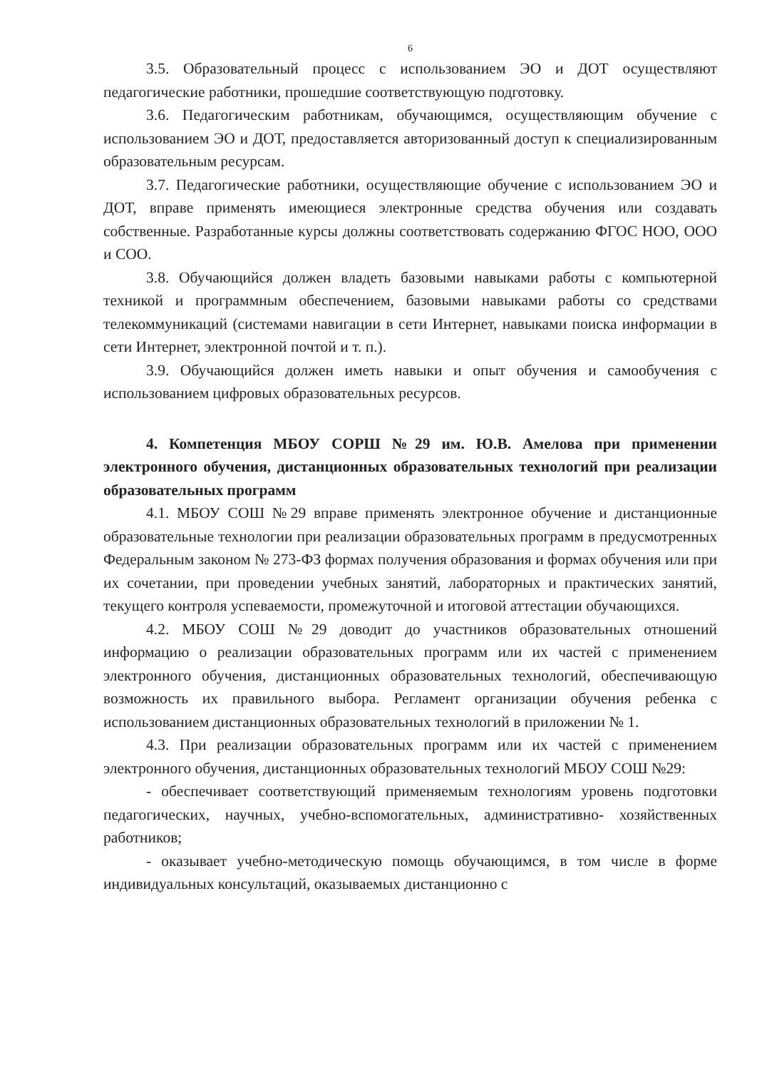6
3.5. Образовательный процесс с использованием ЭО и ДОТ осуществляют педагогические работники, прошедшие соответствующую подготовку.
3.6. Педагогическим работникам, обучающимся, осуществляющим обучение с использованием ЭО и ДОТ, предоставляется авторизованный доступ к специализированным образовательным ресурсам.
3.7. Педагогические работники, осуществляющие обучение с использованием ЭО и ДОТ, вправе применять имеющиеся электронные средства обучения или создавать собственные. Разработанные курсы должны соответствовать содержанию ФГОС НОО, ООО и СОО.
3.8. Обучающийся должен владеть базовыми навыками работы с компьютерной техникой и программным обеспечением, базовыми навыками работы со средствами телекоммуникаций (системами навигации в сети Интернет, навыками поиска информации в сети Интернет, электронной почтой и т. п.).
3.9. Обучающийся должен иметь навыки и опыт обучения и самообучения с использованием цифровых образовательных ресурсов.
4. Компетенция МБОУ СОРШ №29 им. Ю.В. Амелова при применении электронного обучения, дистанционных образовательных технологий при реализации образовательных программ
4.1. МБОУ СОШ №29 вправе применять электронное обучение и дистанционные образовательные технологии при реализации образовательных программ в предусмотренных Федеральным законом № 273-ФЗ формах получения образования и формах обучения или при их сочетании, при проведении учебных занятий, лабораторных и практических занятий, текущего контроля успеваемости, промежуточной и итоговой аттестации обучающихся.
4.2. МБОУ СОШ №29 доводит до участников образовательных отношений информацию о реализации образовательных программ или их частей с применением электронного обучения, дистанционных образовательных технологий, обеспечивающую возможность их правильного выбора. Регламент организации обучения ребенка с использованием дистанционных образовательных технологий в приложении № 1.
4.3. При реализации образовательных программ или их частей с применением электронного обучения, дистанционных образовательных технологий МБОУ СОШ №29:
- обеспечивает соответствующий применяемым технологиям уровень подготовки педагогических, научных, учебно-вспомогательных, административно- хозяйственных работников;
- оказывает учебно-методическую помощь обучающимся, в том числе в форме индивидуальных консультаций, оказываемых дистанционно с